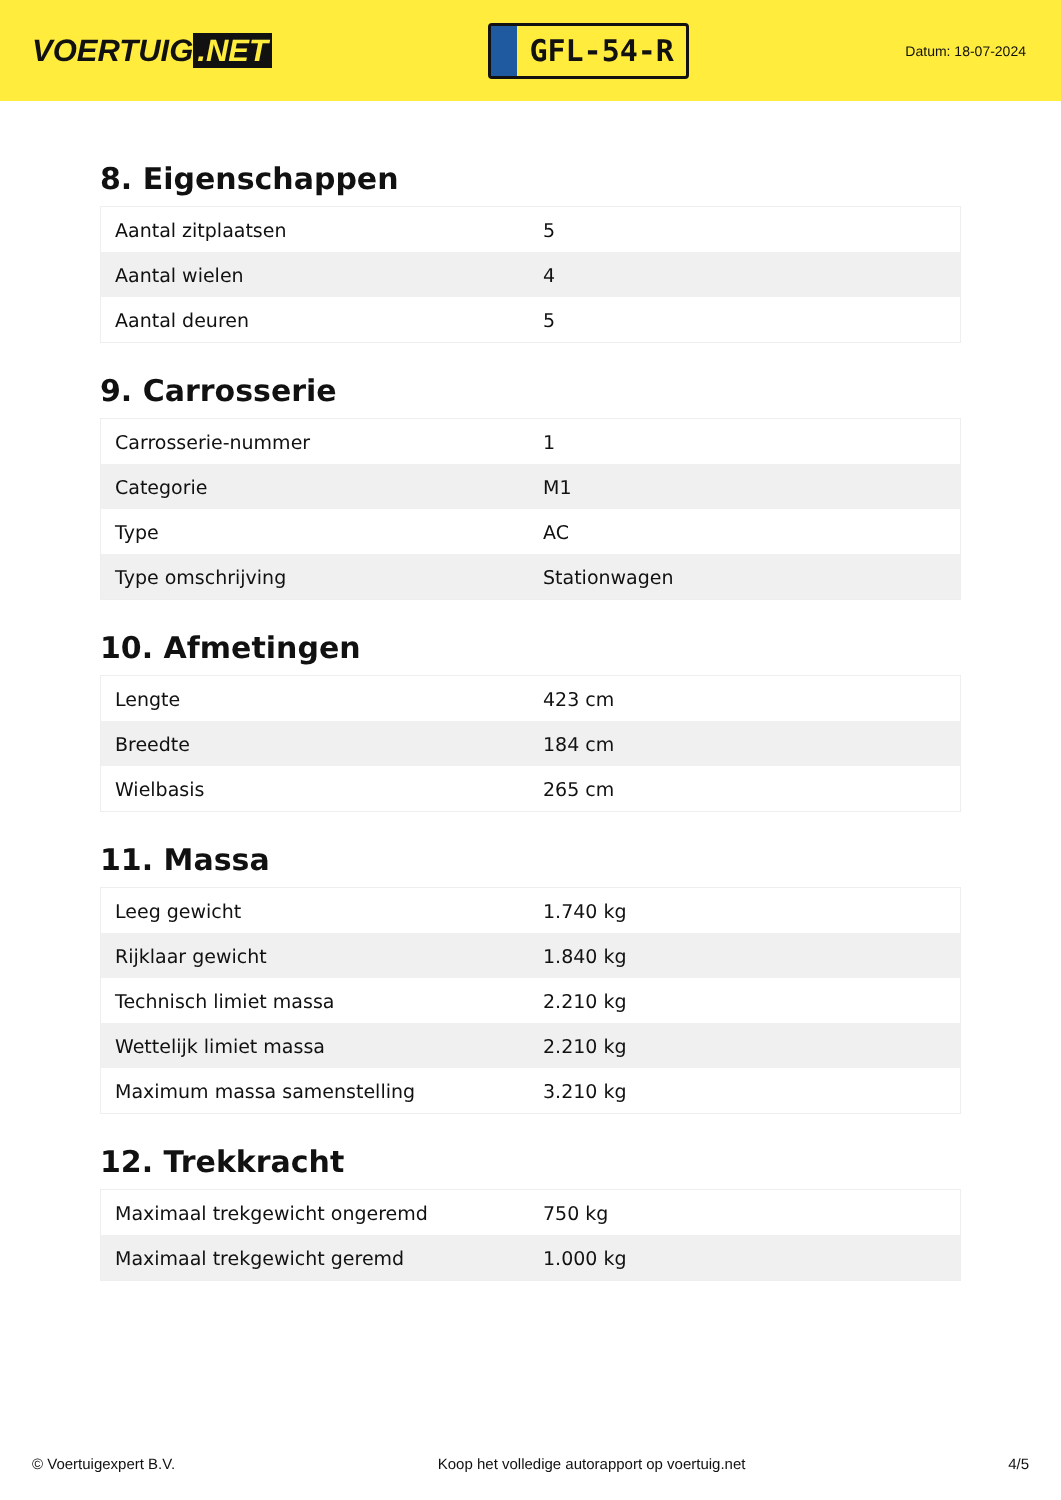VOERTUIG.NET
GFL-54-R
Datum: 18-07-2024
8. Eigenschappen
| Aantal zitplaatsen | 5 |
| Aantal wielen | 4 |
| Aantal deuren | 5 |
9. Carrosserie
| Carrosserie-nummer | 1 |
| Categorie | M1 |
| Type | AC |
| Type omschrijving | Stationwagen |
10. Afmetingen
| Lengte | 423 cm |
| Breedte | 184 cm |
| Wielbasis | 265 cm |
11. Massa
| Leeg gewicht | 1.740 kg |
| Rijklaar gewicht | 1.840 kg |
| Technisch limiet massa | 2.210 kg |
| Wettelijk limiet massa | 2.210 kg |
| Maximum massa samenstelling | 3.210 kg |
12. Trekkracht
| Maximaal trekgewicht ongeremd | 750 kg |
| Maximaal trekgewicht geremd | 1.000 kg |
© Voertuigexpert B.V. Koop het volledige autorapport op voertuig.net 4/5